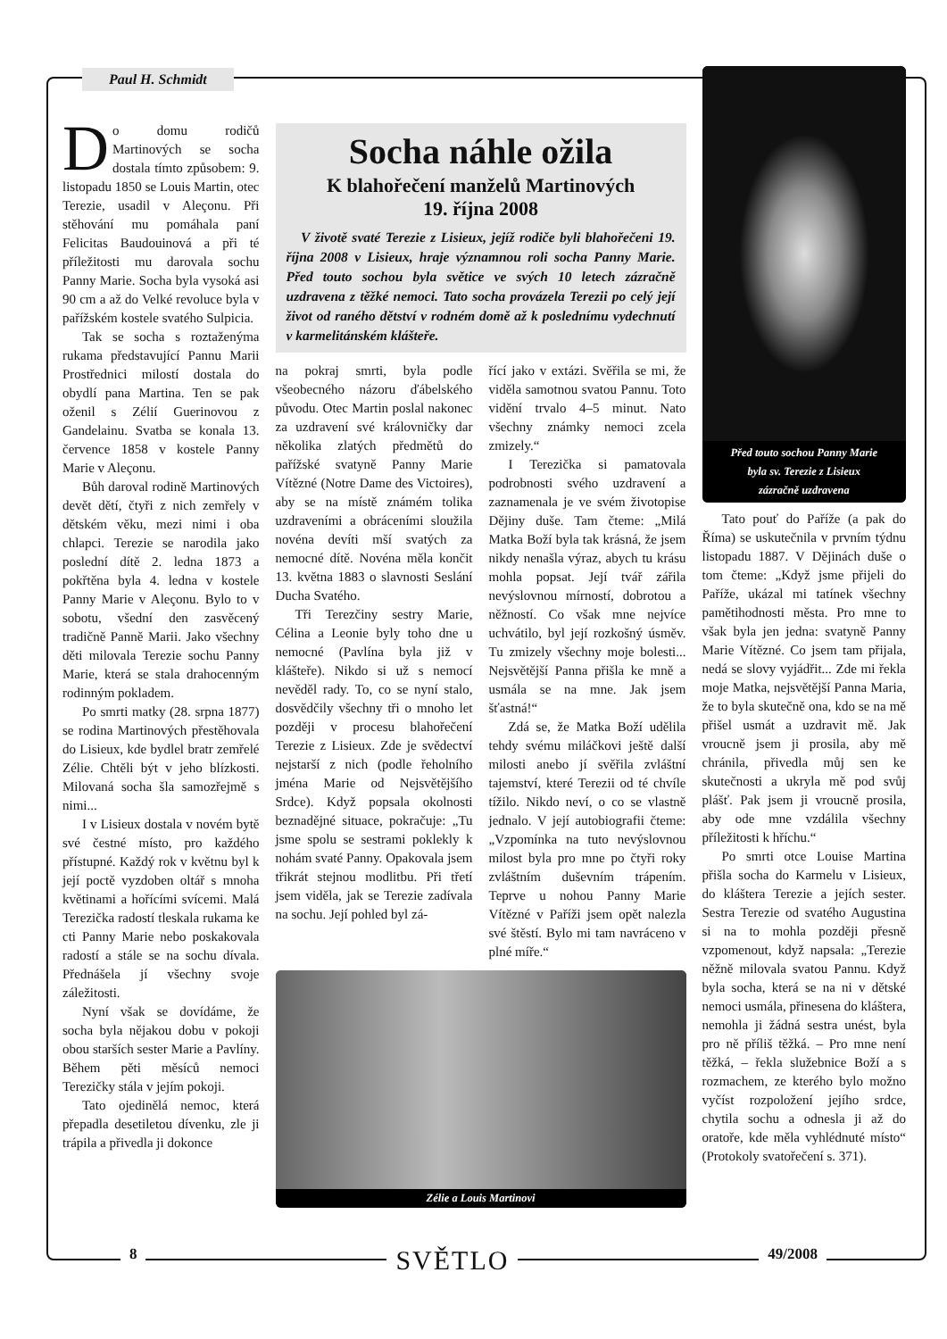Paul H. Schmidt
Do domu rodičů Martinových se socha dostala tímto způsobem: 9. listopadu 1850 se Louis Martin, otec Terezie, usadil v Aleçonu. Při stěhování mu pomáhala paní Felicitas Baudouinová a při té příležitosti mu darovala sochu Panny Marie. Socha byla vysoká asi 90 cm a až do Velké revoluce byla v pařížském kostele svatého Sulpicia.
Tak se socha s roztaženýma rukama představující Pannu Marii Prostřednici milostí dostala do obydlí pana Martina. Ten se pak oženil s Zélií Guerinovou z Gandelainu. Svatba se konala 13. července 1858 v kostele Panny Marie v Aleçonu.
Bůh daroval rodině Martinových devět dětí, čtyři z nich zemřely v dětském věku, mezi nimi i oba chlapci. Terezie se narodila jako poslední dítě 2. ledna 1873 a pokřtěna byla 4. ledna v kostele Panny Marie v Aleçonu. Bylo to v sobotu, všední den zasvěcený tradičně Panně Marii. Jako všechny děti milovala Terezie sochu Panny Marie, která se stala drahocenným rodinným pokladem.
Po smrti matky (28. srpna 1877) se rodina Martinových přestěhovala do Lisieux, kde bydlel bratr zemřelé Zélie. Chtěli být v jeho blízkosti. Milovaná socha šla samozřejmě s nimi...
I v Lisieux dostala v novém bytě své čestné místo, pro každého přístupné. Každý rok v květnu byl k její poctě vyzdoben oltář s mnoha květinami a hořícími svícemi. Malá Terezička radostí tleskala rukama ke cti Panny Marie nebo poskakovala radostí a stále se na sochu dívala. Přednášela jí všechny svoje záležitosti.
Nyní však se dovídáme, že socha byla nějakou dobu v pokoji obou starších sester Marie a Pavlíny. Během pěti měsíců nemoci Terezičky stála v jejím pokoji.
Tato ojedinělá nemoc, která přepadla desetiletou dívenku, zle ji trápila a přivedla ji dokonce
Socha náhle ožila
K blahořečení manželů Martinových
19. října 2008
V životě svaté Terezie z Lisieux, jejíž rodiče byli blahořečeni 19. října 2008 v Lisieux, hraje významnou roli socha Panny Marie. Před touto sochou byla světice ve svých 10 letech zázračně uzdravena z těžké nemoci. Tato socha provázela Terezii po celý její život od raného dětství v rodném domě až k poslednímu vydechnutí v karmelitánském klášteře.
na pokraj smrti, byla podle všeobecného názoru ďábelského původu. Otec Martin poslal nakonec za uzdravení své královničky dar několika zlatých předmětů do pařížské svatyně Panny Marie Vítězné (Notre Dame des Victoires), aby se na místě známém tolika uzdraveními a obráceními sloužila novéna devíti mší svatých za nemocné dítě. Novéna měla končit 13. května 1883 o slavnosti Seslání Ducha Svatého.
Tři Terezčiny sestry Marie, Célina a Leonie byly toho dne u nemocné (Pavlína byla již v klášteře). Nikdo si už s nemocí nevěděl rady. To, co se nyní stalo, dosvědčily všechny tři o mnoho let později v procesu blahořečení Terezie z Lisieux. Zde je svědectví nejstarší z nich (podle řeholního jména Marie od Nejsvětějšího Srdce). Když popsala okolnosti beznadějné situace, pokračuje: „Tu jsme spolu se sestrami poklekly k nohám svaté Panny. Opakovala jsem třikrát stejnou modlitbu. Při třetí jsem viděla, jak se Terezie zadívala na sochu. Její pohled byl zá-
řící jako v extázi. Svěřila se mi, že viděla samotnou svatou Pannu. Toto vidění trvalo 4–5 minut. Nato všechny známky nemoci zcela zmizely.“
I Terezička si pamatovala podrobnosti svého uzdravení a zaznamenala je ve svém životopise Dějiny duše. Tam čteme: „Milá Matka Boží byla tak krásná, že jsem nikdy nenašla výraz, abych tu krásu mohla popsat. Její tvář zářila nevýslovnou mírností, dobrotou a něžností. Co však mne nejvíce uchvátilo, byl její rozkošný úsměv. Tu zmizely všechny moje bolesti... Nejsvětější Panna přišla ke mně a usmála se na mne. Jak jsem šťastná!“
Zdá se, že Matka Boží udělila tehdy svému miláčkovi ještě další milosti anebo jí svěřila zvláštní tajemství, které Terezii od té chvíle tížilo. Nikdo neví, o co se vlastně jednalo. V její autobiografii čteme: „Vzpomínka na tuto nevýslovnou milost byla pro mne po čtyři roky zvláštním duševním trápením. Teprve u nohou Panny Marie Vítězné v Paříži jsem opět nalezla své štěstí. Bylo mi tam navráceno v plné míře.“
Zélie a Louis Martinovi
Před touto sochou Panny Marie
byla sv. Terezie z Lisieux
zázračně uzdravena
Tato pouť do Paříže (a pak do Říma) se uskutečnila v prvním týdnu listopadu 1887. V Dějinách duše o tom čteme: „Když jsme přijeli do Paříže, ukázal mi tatínek všechny pamětihodnosti města. Pro mne to však byla jen jedna: svatyně Panny Marie Vítězné. Co jsem tam přijala, nedá se slovy vyjádřit... Zde mi řekla moje Matka, nejsvětější Panna Maria, že to byla skutečně ona, kdo se na mě přišel usmát a uzdravit mě. Jak vroucně jsem ji prosila, aby mě chránila, přivedla můj sen ke skutečnosti a ukryla mě pod svůj plášť. Pak jsem ji vroucně prosila, aby ode mne vzdálila všechny příležitosti k hříchu.“
Po smrti otce Louise Martina přišla socha do Karmelu v Lisieux, do kláštera Terezie a jejích sester. Sestra Terezie od svatého Augustina si na to mohla později přesně vzpomenout, když napsala: „Terezie něžně milovala svatou Pannu. Když byla socha, která se na ni v dětské nemoci usmála, přinesena do kláštera, nemohla ji žádná sestra unést, byla pro ně příliš těžká. – Pro mne není těžká, – řekla služebnice Boží a s rozmachem, ze kterého bylo možno vyčíst rozpoložení jejího srdce, chytila sochu a odnesla ji až do oratoře, kde měla vyhlédnuté místo“ (Protokoly svatořečení s. 371).
8 SVĚTLO 49/2008